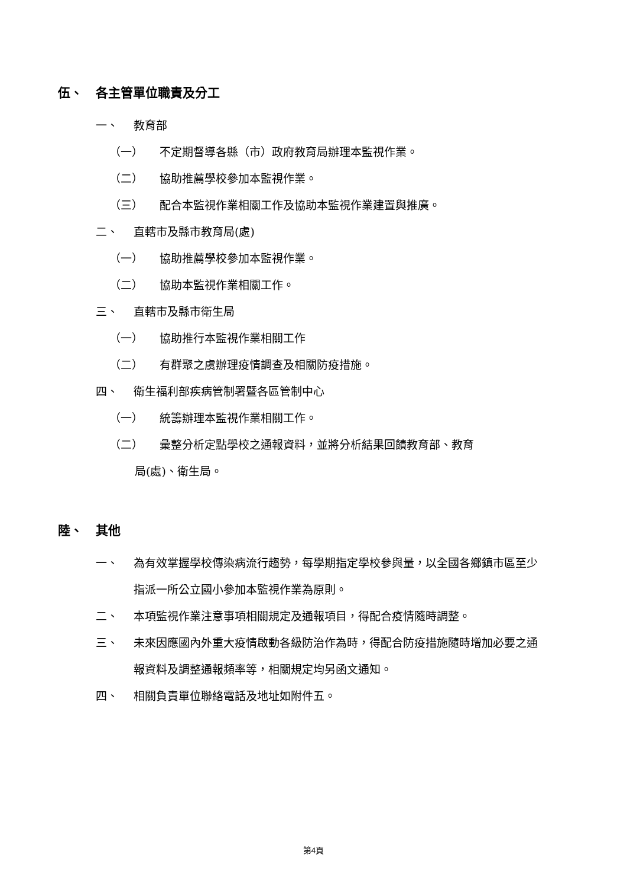伍、 各主管單位職責及分工
一、 教育部
（一） 不定期督導各縣（市）政府教育局辦理本監視作業。
（二） 協助推薦學校參加本監視作業。
（三） 配合本監視作業相關工作及協助本監視作業建置與推廣。
二、 直轄市及縣市教育局(處)
（一） 協助推薦學校參加本監視作業。
（二） 協助本監視作業相關工作。
三、 直轄市及縣市衛生局
（一） 協助推行本監視作業相關工作
（二） 有群聚之虞辦理疫情調查及相關防疫措施。
四、 衛生福利部疾病管制署暨各區管制中心
（一） 統籌辦理本監視作業相關工作。
（二） 彙整分析定點學校之通報資料，並將分析結果回饋教育部、教育
局(處)、衛生局。
陸、 其他
一、 為有效掌握學校傳染病流行趨勢，每學期指定學校參與量，以全國各鄉鎮市區至少指派一所公立國小參加本監視作業為原則。
二、 本項監視作業注意事項相關規定及通報項目，得配合疫情隨時調整。
三、 未來因應國內外重大疫情啟動各級防治作為時，得配合防疫措施隨時增加必要之通報資料及調整通報頻率等，相關規定均另函文通知。
四、 相關負責單位聯絡電話及地址如附件五。
第4頁